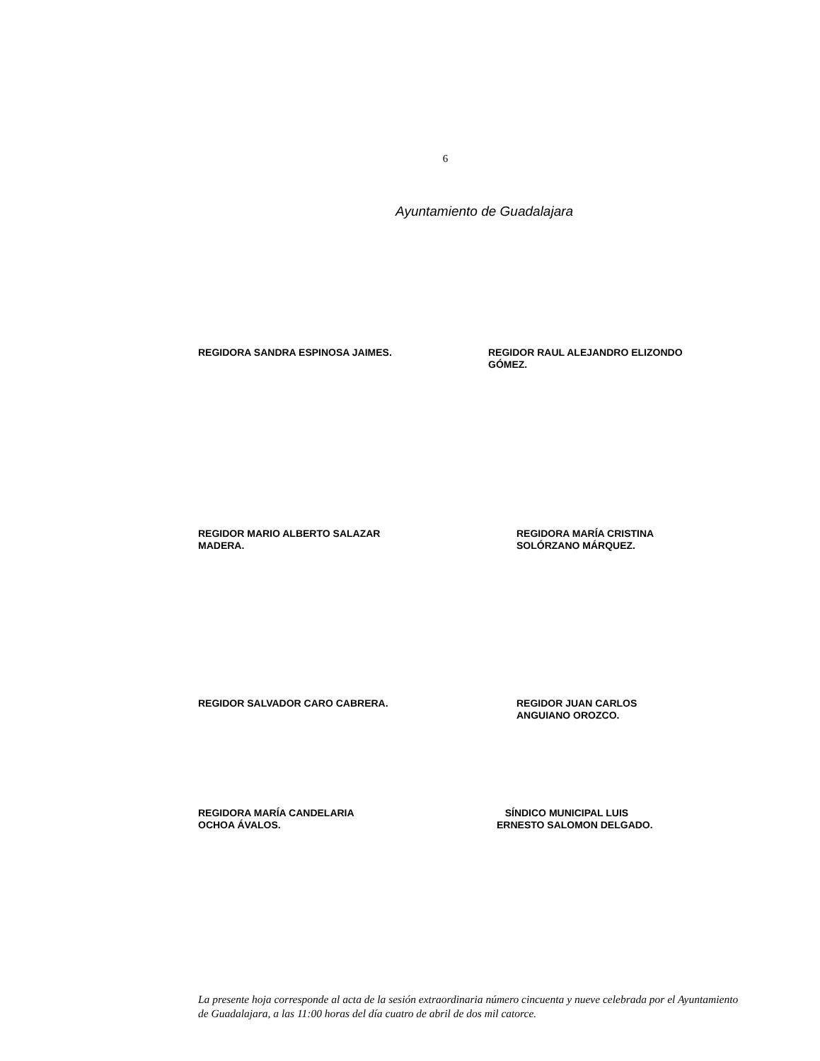6
Ayuntamiento de Guadalajara
REGIDORA SANDRA ESPINOSA JAIMES. REGIDOR RAUL ALEJANDRO ELIZONDO
GÓMEZ.
REGIDOR MARIO ALBERTO SALAZAR
MADERA.
REGIDORA MARÍA CRISTINA
SOLÓRZANO MÁRQUEZ.
REGIDOR SALVADOR CARO CABRERA. REGIDOR JUAN CARLOS
ANGUIANO OROZCO.
REGIDORA MARÍA CANDELARIA
OCHOA ÁVALOS.
SÍNDICO MUNICIPAL LUIS
ERNESTO SALOMON DELGADO.
La presente hoja corresponde al acta de la sesión extraordinaria número cincuenta y nueve celebrada por el Ayuntamiento de Guadalajara, a las 11:00 horas del día cuatro de abril de dos mil catorce.